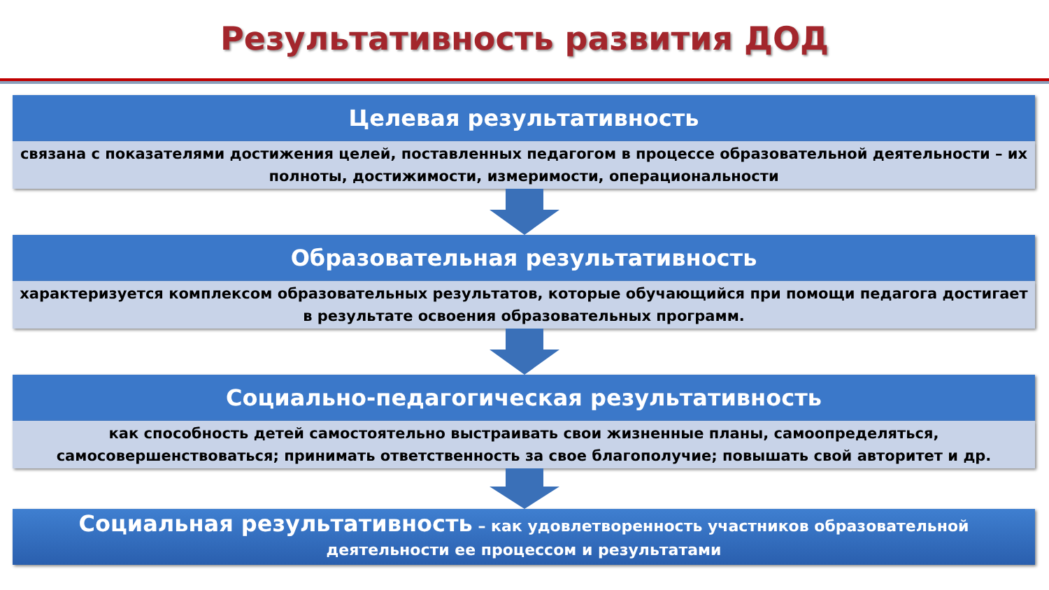Результативность развития ДОД
Целевая результативность
связана с показателями достижения целей, поставленных педагогом в процессе образовательной деятельности – их полноты, достижимости, измеримости, операциональности
Образовательная результативность
характеризуется комплексом образовательных результатов, которые обучающийся при помощи педагога достигает в результате освоения образовательных программ.
Социально-педагогическая результативность
как способность детей самостоятельно выстраивать свои жизненные планы, самоопределяться, самосовершенствоваться; принимать ответственность за свое благополучие; повышать свой авторитет и др.
Социальная результативность – как удовлетворенность участников образовательной деятельности ее процессом и результатами